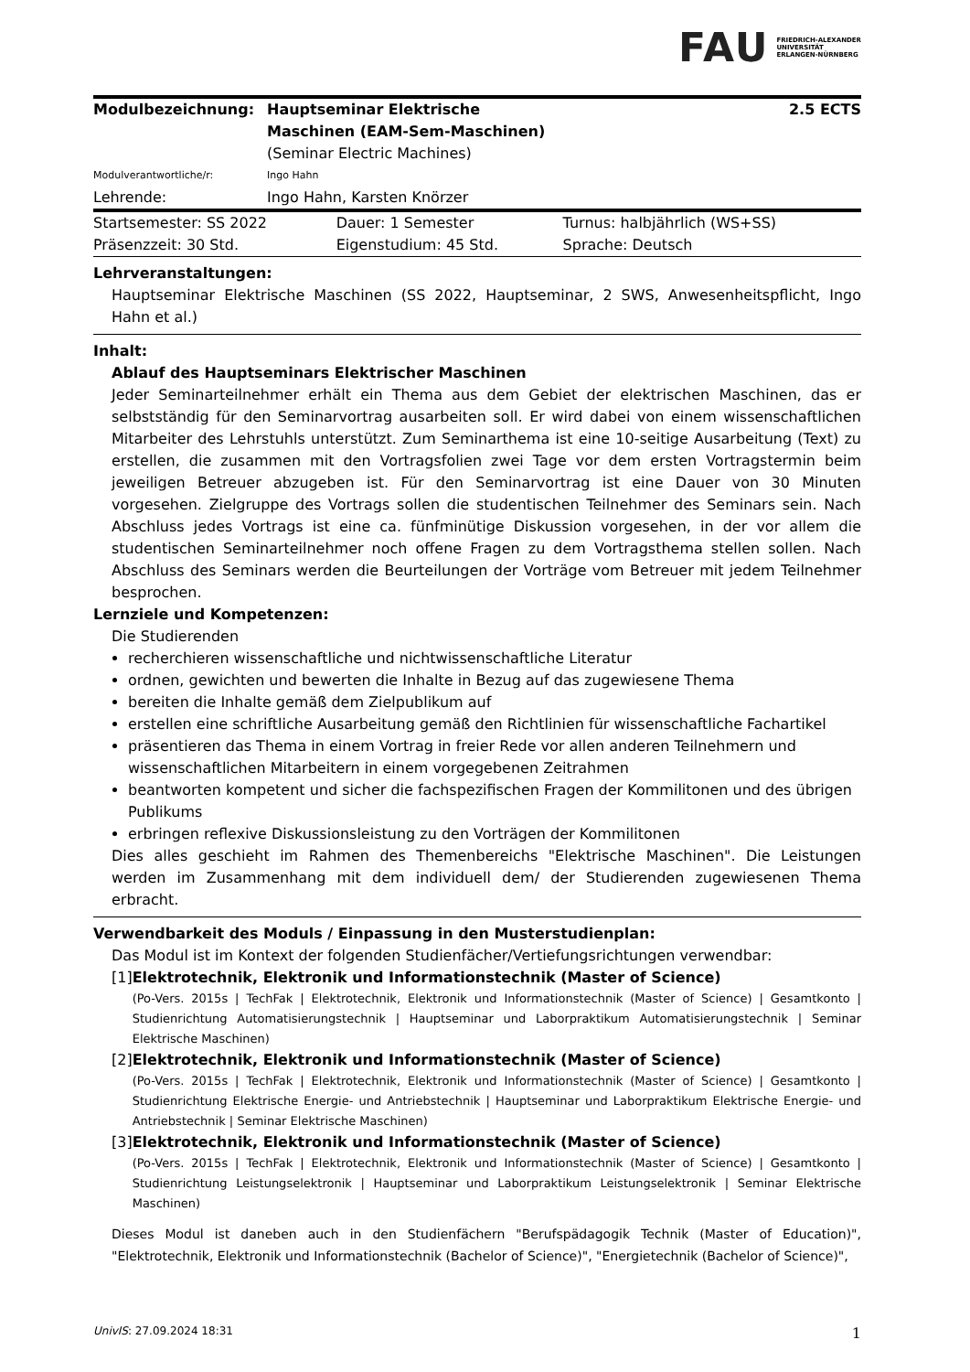FAU FRIEDRICH-ALEXANDER
UNIVERSITÄT
ERLANGEN-NÜRNBERG
| Modulbezeichnung: | Hauptseminar Elektrische Maschinen (EAM-Sem-Maschinen) (Seminar Electric Machines) | 2.5 ECTS |
| Modulverantwortliche/r: | Ingo Hahn | |
| Lehrende: | Ingo Hahn, Karsten Knörzer | |
| Startsemester: SS 2022 | Dauer: 1 Semester | Turnus: halbjährlich (WS+SS) |
| Präsenzzeit: 30 Std. | Eigenstudium: 45 Std. | Sprache: Deutsch |
Lehrveranstaltungen:
Hauptseminar Elektrische Maschinen (SS 2022, Hauptseminar, 2 SWS, Anwesenheitspflicht, Ingo Hahn et al.)
Inhalt:
Ablauf des Hauptseminars Elektrischer Maschinen
Jeder Seminarteilnehmer erhält ein Thema aus dem Gebiet der elektrischen Maschinen, das er selbstständig für den Seminarvortrag ausarbeiten soll. Er wird dabei von einem wissenschaftlichen Mitarbeiter des Lehrstuhls unterstützt. Zum Seminarthema ist eine 10-seitige Ausarbeitung (Text) zu erstellen, die zusammen mit den Vortragsfolien zwei Tage vor dem ersten Vortragstermin beim jeweiligen Betreuer abzugeben ist. Für den Seminarvortrag ist eine Dauer von 30 Minuten vorgesehen. Zielgruppe des Vortrags sollen die studentischen Teilnehmer des Seminars sein. Nach Abschluss jedes Vortrags ist eine ca. fünfminütige Diskussion vorgesehen, in der vor allem die studentischen Seminarteilnehmer noch offene Fragen zu dem Vortragsthema stellen sollen. Nach Abschluss des Seminars werden die Beurteilungen der Vorträge vom Betreuer mit jedem Teilnehmer besprochen.
Lernziele und Kompetenzen:
Die Studierenden
recherchieren wissenschaftliche und nichtwissenschaftliche Literatur
ordnen, gewichten und bewerten die Inhalte in Bezug auf das zugewiesene Thema
bereiten die Inhalte gemäß dem Zielpublikum auf
erstellen eine schriftliche Ausarbeitung gemäß den Richtlinien für wissenschaftliche Fachartikel
präsentieren das Thema in einem Vortrag in freier Rede vor allen anderen Teilnehmern und wissenschaftlichen Mitarbeitern in einem vorgegebenen Zeitrahmen
beantworten kompetent und sicher die fachspezifischen Fragen der Kommilitonen und des übrigen Publikums
erbringen reflexive Diskussionsleistung zu den Vorträgen der Kommilitonen
Dies alles geschieht im Rahmen des Themenbereichs "Elektrische Maschinen". Die Leistungen werden im Zusammenhang mit dem individuell dem/ der Studierenden zugewiesenen Thema erbracht.
Verwendbarkeit des Moduls / Einpassung in den Musterstudienplan:
Das Modul ist im Kontext der folgenden Studienfächer/Vertiefungsrichtungen verwendbar:
[1] Elektrotechnik, Elektronik und Informationstechnik (Master of Science)
(Po-Vers. 2015s | TechFak | Elektrotechnik, Elektronik und Informationstechnik (Master of Science) | Gesamtkonto | Studienrichtung Automatisierungstechnik | Hauptseminar und Laborpraktikum Automatisierungstechnik | Seminar Elektrische Maschinen)
[2] Elektrotechnik, Elektronik und Informationstechnik (Master of Science)
(Po-Vers. 2015s | TechFak | Elektrotechnik, Elektronik und Informationstechnik (Master of Science) | Gesamtkonto | Studienrichtung Elektrische Energie- und Antriebstechnik | Hauptseminar und Laborpraktikum Elektrische Energie- und Antriebstechnik | Seminar Elektrische Maschinen)
[3] Elektrotechnik, Elektronik und Informationstechnik (Master of Science)
(Po-Vers. 2015s | TechFak | Elektrotechnik, Elektronik und Informationstechnik (Master of Science) | Gesamtkonto | Studienrichtung Leistungselektronik | Hauptseminar und Laborpraktikum Leistungselektronik | Seminar Elektrische Maschinen)
Dieses Modul ist daneben auch in den Studienfächern "Berufspädagogik Technik (Master of Education)", "Elektrotechnik, Elektronik und Informationstechnik (Bachelor of Science)", "Energietechnik (Bachelor of Science)",
UnivIS: 27.09.2024 18:31 1